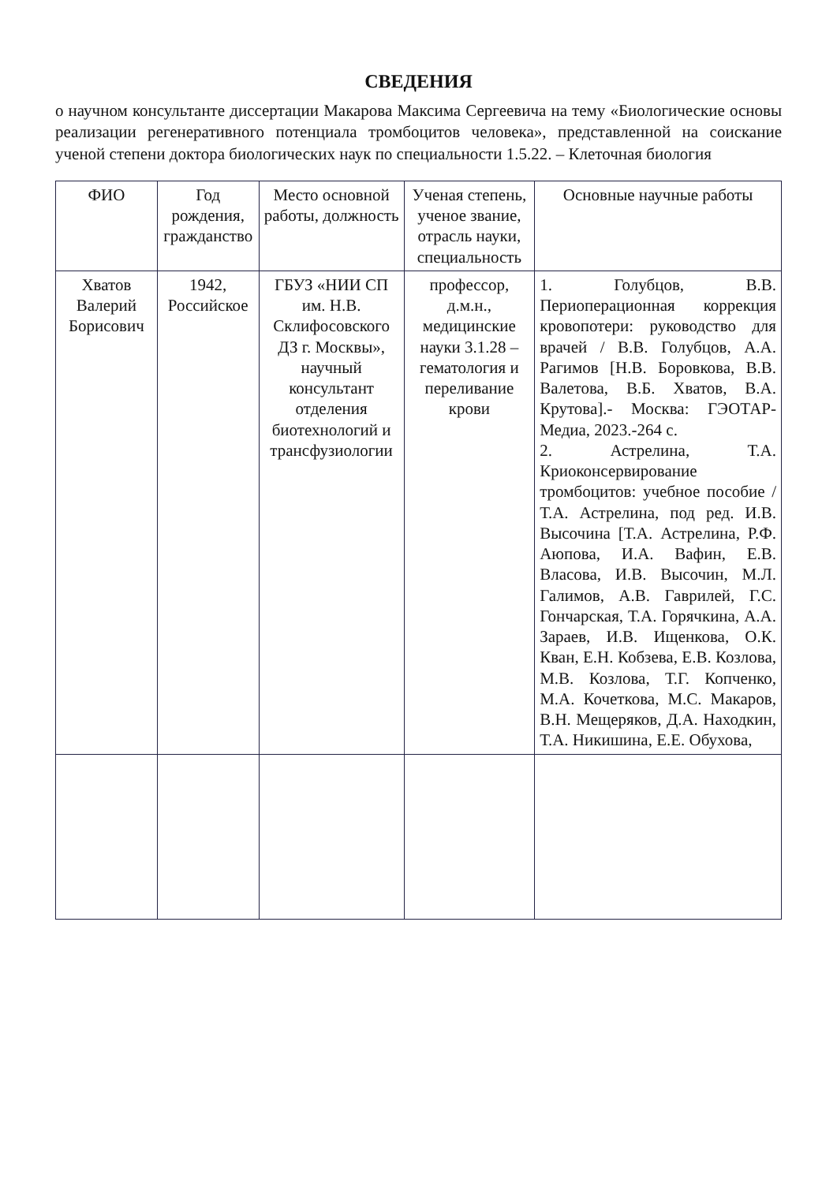СВЕДЕНИЯ
о научном консультанте диссертации Макарова Максима Сергеевича на тему «Биологические основы реализации регенеративного потенциала тромбоцитов человека», представленной на соискание ученой степени доктора биологических наук по специальности 1.5.22. – Клеточная биология
| ФИО | Год рождения, гражданство | Место основной работы, должность | Ученая степень, ученое звание, отрасль науки, специальность | Основные научные работы |
| --- | --- | --- | --- | --- |
| Хватов Валерий Борисович | 1942, Российское | ГБУЗ «НИИ СП им. Н.В. Склифосовского ДЗ г. Москвы», научный консультант отделения биотехнологий и трансфузиологии | профессор, д.м.н., медицинские науки 3.1.28 – гематология и переливание крови | 1. Голубцов, В.В. Периоперационная коррекция кровопотери: руководство для врачей / В.В. Голубцов, А.А. Рагимов [Н.В. Боровкова, В.В. Валетова, В.Б. Хватов, В.А. Крутова].- Москва: ГЭОТАР-Медиа, 2023.-264 с. 2. Астрелина, Т.А. Криоконсервирование тромбоцитов: учебное пособие / Т.А. Астрелина, под ред. И.В. Высочина [Т.А. Астрелина, Р.Ф. Аюпова, И.А. Вафин, Е.В. Власова, И.В. Высочин, М.Л. Галимов, А.В. Гаврилей, Г.С. Гончарская, Т.А. Горячкина, А.А. Зараев, И.В. Ищенкова, О.К. Кван, Е.Н. Кобзева, Е.В. Козлова, М.В. Козлова, Т.Г. Копченко, М.А. Кочеткова, М.С. Макаров, В.Н. Мещеряков, Д.А. Находкин, Т.А. Никишина, Е.Е. Обухова, |